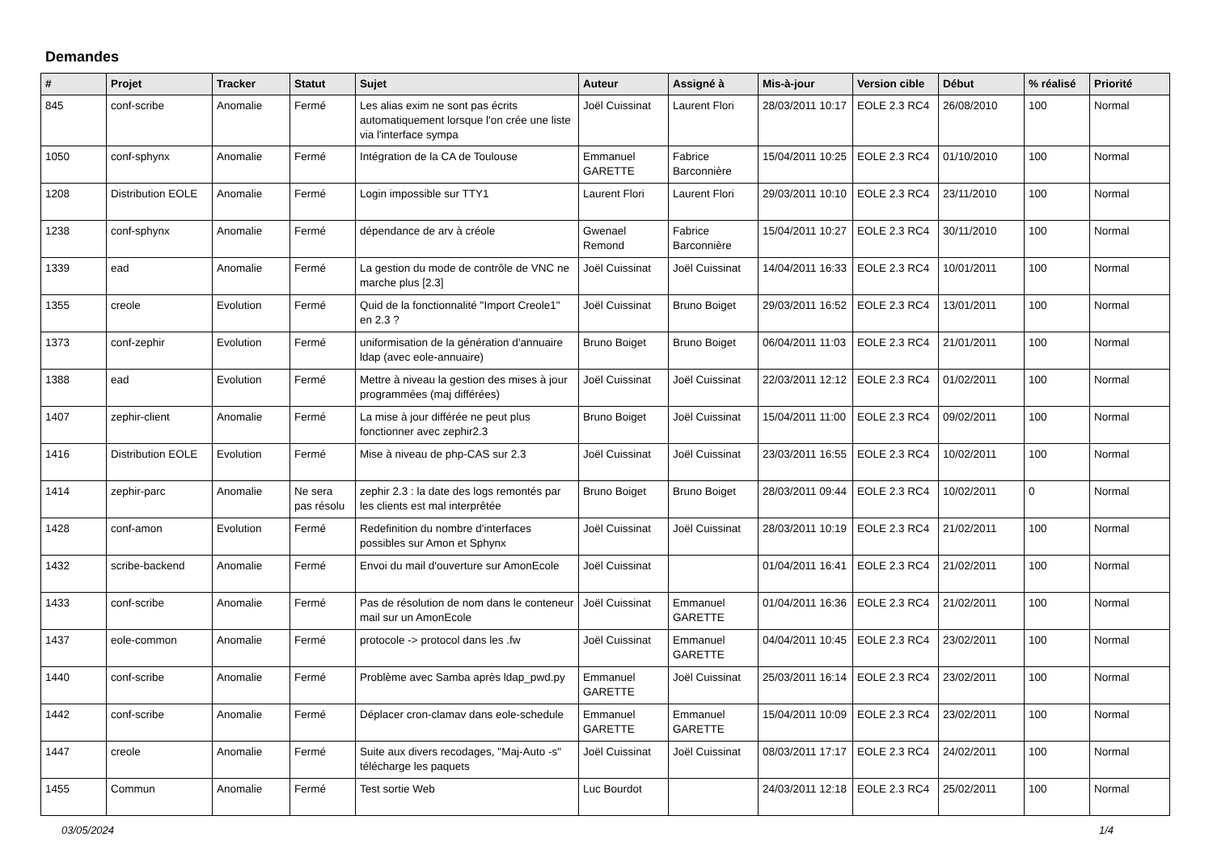Demandes
| # | Projet | Tracker | Statut | Sujet | Auteur | Assigné à | Mis-à-jour | Version cible | Début | % réalisé | Priorité |
| --- | --- | --- | --- | --- | --- | --- | --- | --- | --- | --- | --- |
| 845 | conf-scribe | Anomalie | Fermé | Les alias exim ne sont pas écrits automatiquement lorsque l'on crée une liste via l'interface sympa | Joël Cuissinat | Laurent Flori | 28/03/2011 10:17 | EOLE 2.3 RC4 | 26/08/2010 | 100 | Normal |
| 1050 | conf-sphynx | Anomalie | Fermé | Intégration de la CA de Toulouse | Emmanuel GARETTE | Fabrice Barconnière | 15/04/2011 10:25 | EOLE 2.3 RC4 | 01/10/2010 | 100 | Normal |
| 1208 | Distribution EOLE | Anomalie | Fermé | Login impossible sur TTY1 | Laurent Flori | Laurent Flori | 29/03/2011 10:10 | EOLE 2.3 RC4 | 23/11/2010 | 100 | Normal |
| 1238 | conf-sphynx | Anomalie | Fermé | dépendance de arv à créole | Gwenael Remond | Fabrice Barconnière | 15/04/2011 10:27 | EOLE 2.3 RC4 | 30/11/2010 | 100 | Normal |
| 1339 | ead | Anomalie | Fermé | La gestion du mode de contrôle de VNC ne marche plus [2.3] | Joël Cuissinat | Joël Cuissinat | 14/04/2011 16:33 | EOLE 2.3 RC4 | 10/01/2011 | 100 | Normal |
| 1355 | creole | Evolution | Fermé | Quid de la fonctionnalité "Import Creole1" en 2.3 ? | Joël Cuissinat | Bruno Boiget | 29/03/2011 16:52 | EOLE 2.3 RC4 | 13/01/2011 | 100 | Normal |
| 1373 | conf-zephir | Evolution | Fermé | uniformisation de la génération d'annuaire ldap (avec eole-annuaire) | Bruno Boiget | Bruno Boiget | 06/04/2011 11:03 | EOLE 2.3 RC4 | 21/01/2011 | 100 | Normal |
| 1388 | ead | Evolution | Fermé | Mettre à niveau la gestion des mises à jour programmées (maj différées) | Joël Cuissinat | Joël Cuissinat | 22/03/2011 12:12 | EOLE 2.3 RC4 | 01/02/2011 | 100 | Normal |
| 1407 | zephir-client | Anomalie | Fermé | La mise à jour différée ne peut plus fonctionner avec zephir2.3 | Bruno Boiget | Joël Cuissinat | 15/04/2011 11:00 | EOLE 2.3 RC4 | 09/02/2011 | 100 | Normal |
| 1416 | Distribution EOLE | Evolution | Fermé | Mise à niveau de php-CAS sur 2.3 | Joël Cuissinat | Joël Cuissinat | 23/03/2011 16:55 | EOLE 2.3 RC4 | 10/02/2011 | 100 | Normal |
| 1414 | zephir-parc | Anomalie | Ne sera pas résolu | zephir 2.3 : la date des logs remontés par les clients est mal interprêtée | Bruno Boiget | Bruno Boiget | 28/03/2011 09:44 | EOLE 2.3 RC4 | 10/02/2011 | 0 | Normal |
| 1428 | conf-amon | Evolution | Fermé | Redefinition du nombre d'interfaces possibles sur Amon et Sphynx | Joël Cuissinat | Joël Cuissinat | 28/03/2011 10:19 | EOLE 2.3 RC4 | 21/02/2011 | 100 | Normal |
| 1432 | scribe-backend | Anomalie | Fermé | Envoi du mail d'ouverture sur AmonEcole | Joël Cuissinat | | 01/04/2011 16:41 | EOLE 2.3 RC4 | 21/02/2011 | 100 | Normal |
| 1433 | conf-scribe | Anomalie | Fermé | Pas de résolution de nom dans le conteneur mail sur un AmonEcole | Joël Cuissinat | Emmanuel GARETTE | 01/04/2011 16:36 | EOLE 2.3 RC4 | 21/02/2011 | 100 | Normal |
| 1437 | eole-common | Anomalie | Fermé | protocole -> protocol dans les .fw | Joël Cuissinat | Emmanuel GARETTE | 04/04/2011 10:45 | EOLE 2.3 RC4 | 23/02/2011 | 100 | Normal |
| 1440 | conf-scribe | Anomalie | Fermé | Problème avec Samba après ldap_pwd.py | Emmanuel GARETTE | Joël Cuissinat | 25/03/2011 16:14 | EOLE 2.3 RC4 | 23/02/2011 | 100 | Normal |
| 1442 | conf-scribe | Anomalie | Fermé | Déplacer cron-clamav dans eole-schedule | Emmanuel GARETTE | Emmanuel GARETTE | 15/04/2011 10:09 | EOLE 2.3 RC4 | 23/02/2011 | 100 | Normal |
| 1447 | creole | Anomalie | Fermé | Suite aux divers recodages, "Maj-Auto -s" télécharge les paquets | Joël Cuissinat | Joël Cuissinat | 08/03/2011 17:17 | EOLE 2.3 RC4 | 24/02/2011 | 100 | Normal |
| 1455 | Commun | Anomalie | Fermé | Test sortie Web | Luc Bourdot | | 24/03/2011 12:18 | EOLE 2.3 RC4 | 25/02/2011 | 100 | Normal |
03/05/2024 1/4